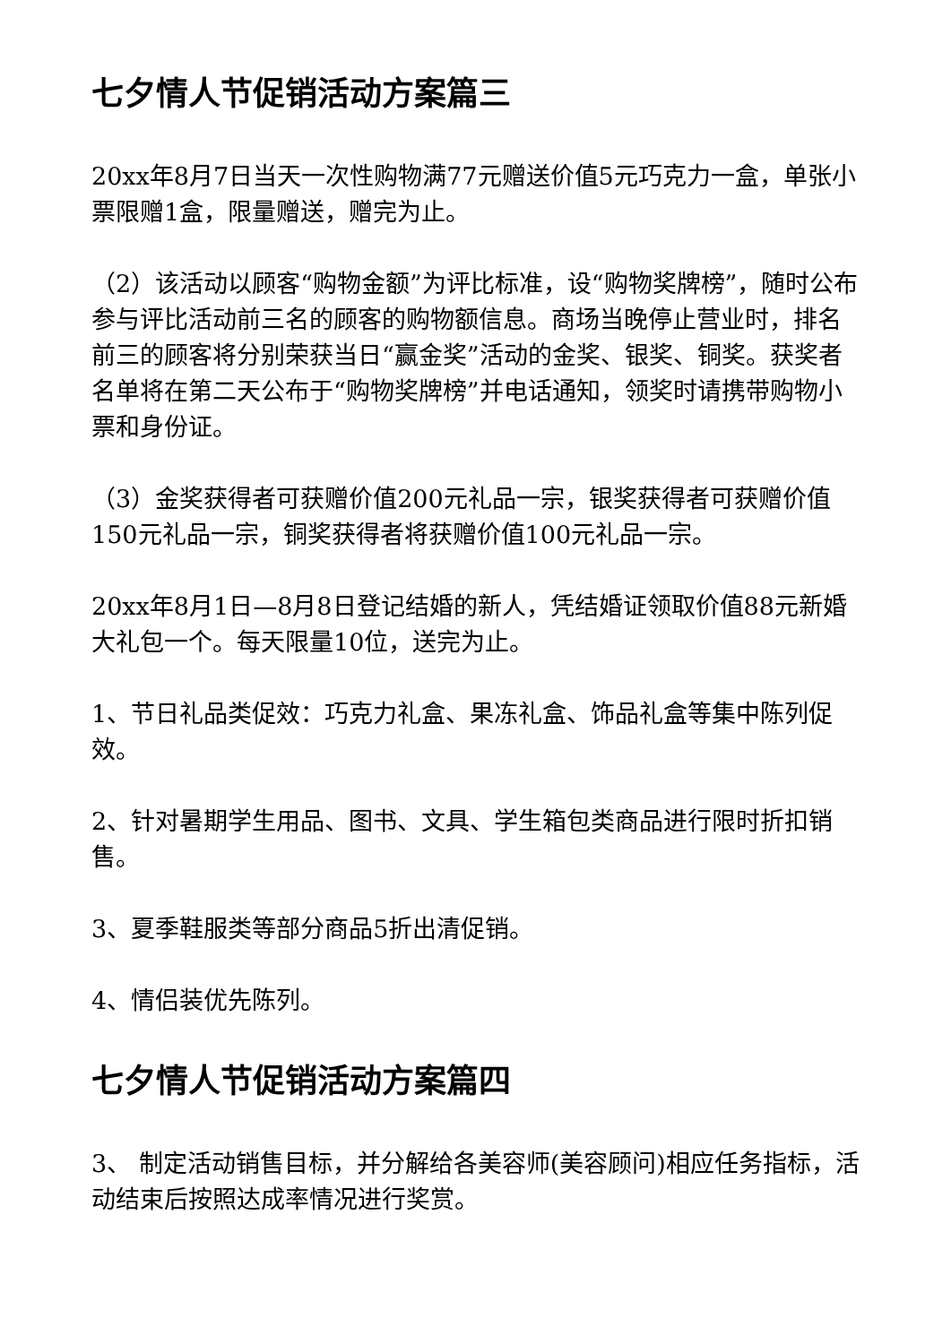七夕情人节促销活动方案篇三
20xx年8月7日当天一次性购物满77元赠送价值5元巧克力一盒，单张小票限赠1盒，限量赠送，赠完为止。
（2）该活动以顾客“购物金额”为评比标准，设“购物奖牌榜”，随时公布参与评比活动前三名的顾客的购物额信息。商场当晚停止营业时，排名前三的顾客将分别荣获当日“赢金奖”活动的金奖、银奖、铜奖。获奖者名单将在第二天公布于“购物奖牌榜”并电话通知，领奖时请携带购物小票和身份证。
（3）金奖获得者可获赠价值200元礼品一宗，银奖获得者可获赠价值150元礼品一宗，铜奖获得者将获赠价值100元礼品一宗。
20xx年8月1日—8月8日登记结婚的新人，凭结婚证领取价值88元新婚大礼包一个。每天限量10位，送完为止。
1、节日礼品类促效：巧克力礼盒、果冻礼盒、饰品礼盒等集中陈列促效。
2、针对暑期学生用品、图书、文具、学生箱包类商品进行限时折扣销售。
3、夏季鞋服类等部分商品5折出清促销。
4、情侣装优先陈列。
七夕情人节促销活动方案篇四
3、 制定活动销售目标，并分解给各美容师(美容顾问)相应任务指标，活动结束后按照达成率情况进行奖赏。